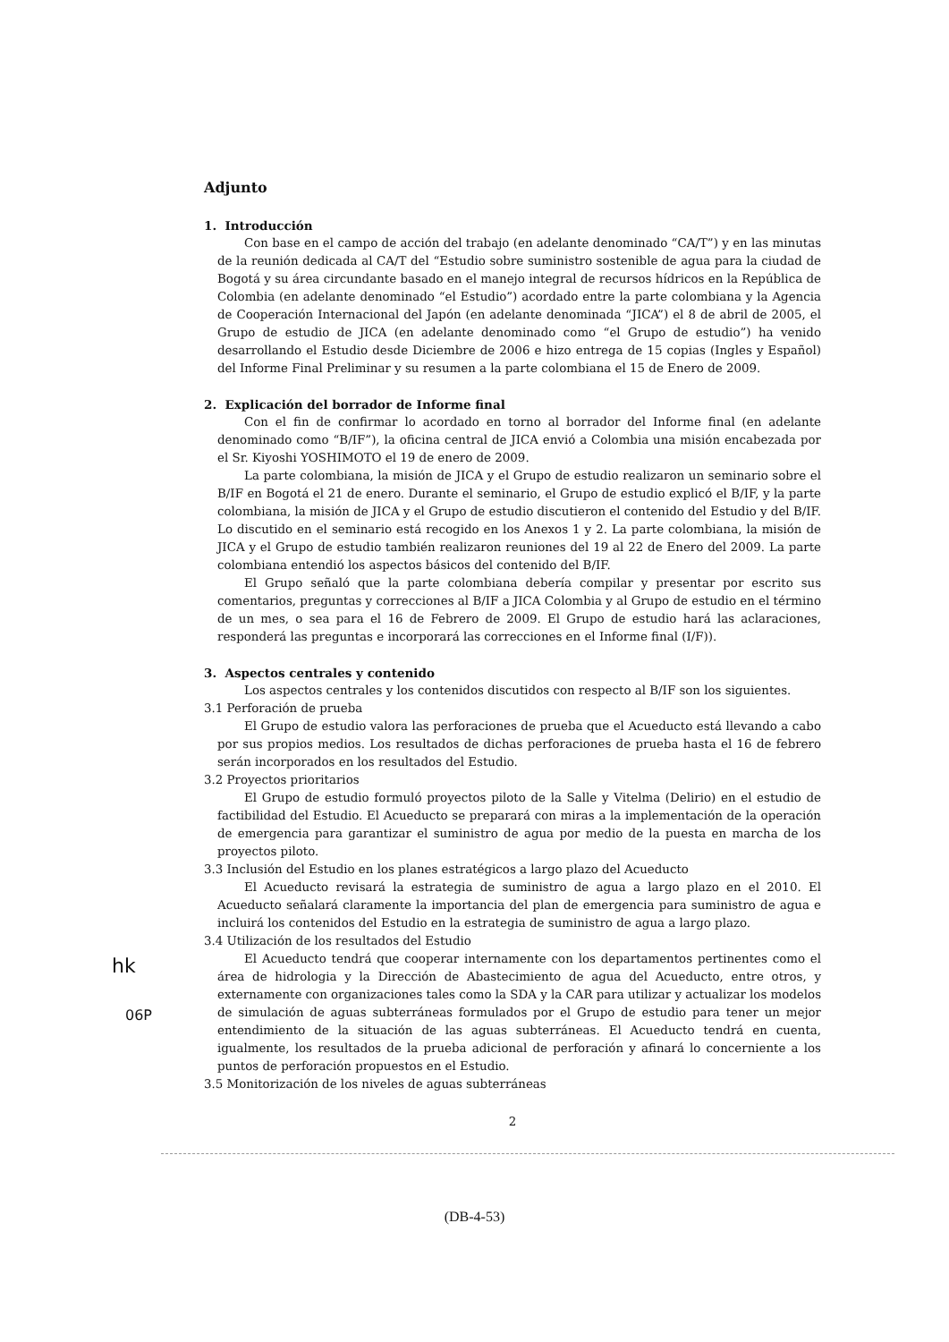Adjunto
1. Introducción
Con base en el campo de acción del trabajo (en adelante denominado “CA/T”) y en las minutas de la reunión dedicada al CA/T del “Estudio sobre suministro sostenible de agua para la ciudad de Bogotá y su área circundante basado en el manejo integral de recursos hídricos en la República de Colombia (en adelante denominado “el Estudio”) acordado entre la parte colombiana y la Agencia de Cooperación Internacional del Japón (en adelante denominada “JICA”) el 8 de abril de 2005, el Grupo de estudio de JICA (en adelante denominado como “el Grupo de estudio”) ha venido desarrollando el Estudio desde Diciembre de 2006 e hizo entrega de 15 copias (Ingles y Español) del Informe Final Preliminar y su resumen a la parte colombiana el 15 de Enero de 2009.
2. Explicación del borrador de Informe final
Con el fin de confirmar lo acordado en torno al borrador del Informe final (en adelante denominado como “B/IF”), la oficina central de JICA envió a Colombia una misión encabezada por el Sr. Kiyoshi YOSHIMOTO el 19 de enero de 2009.
La parte colombiana, la misión de JICA y el Grupo de estudio realizaron un seminario sobre el B/IF en Bogotá el 21 de enero. Durante el seminario, el Grupo de estudio explicó el B/IF, y la parte colombiana, la misión de JICA y el Grupo de estudio discutieron el contenido del Estudio y del B/IF. Lo discutido en el seminario está recogido en los Anexos 1 y 2. La parte colombiana, la misión de JICA y el Grupo de estudio también realizaron reuniones del 19 al 22 de Enero del 2009. La parte colombiana entendió los aspectos básicos del contenido del B/IF.
El Grupo señaló que la parte colombiana debería compilar y presentar por escrito sus comentarios, preguntas y correcciones al B/IF a JICA Colombia y al Grupo de estudio en el término de un mes, o sea para el 16 de Febrero de 2009. El Grupo de estudio hará las aclaraciones, responderá las preguntas e incorporará las correcciones en el Informe final (I/F)).
3. Aspectos centrales y contenido
Los aspectos centrales y los contenidos discutidos con respecto al B/IF son los siguientes.
3.1 Perforación de prueba
El Grupo de estudio valora las perforaciones de prueba que el Acueducto está llevando a cabo por sus propios medios. Los resultados de dichas perforaciones de prueba hasta el 16 de febrero serán incorporados en los resultados del Estudio.
3.2 Proyectos prioritarios
El Grupo de estudio formuló proyectos piloto de la Salle y Vitelma (Delirio) en el estudio de factibilidad del Estudio. El Acueducto se preparará con miras a la implementación de la operación de emergencia para garantizar el suministro de agua por medio de la puesta en marcha de los proyectos piloto.
3.3 Inclusión del Estudio en los planes estratégicos a largo plazo del Acueducto
El Acueducto revisará la estrategia de suministro de agua a largo plazo en el 2010. El Acueducto señalará claramente la importancia del plan de emergencia para suministro de agua e incluirá los contenidos del Estudio en la estrategia de suministro de agua a largo plazo.
3.4 Utilización de los resultados del Estudio
El Acueducto tendrá que cooperar internamente con los departamentos pertinentes como el área de hidrologia y la Dirección de Abastecimiento de agua del Acueducto, entre otros, y externamente con organizaciones tales como la SDA y la CAR para utilizar y actualizar los modelos de simulación de aguas subterráneas formulados por el Grupo de estudio para tener un mejor entendimiento de la situación de las aguas subterráneas. El Acueducto tendrá en cuenta, igualmente, los resultados de la prueba adicional de perforación y afinará lo concerniente a los puntos de perforación propuestos en el Estudio.
3.5 Monitorización de los niveles de aguas subterráneas
2
hk
06P
(DB-4-53)